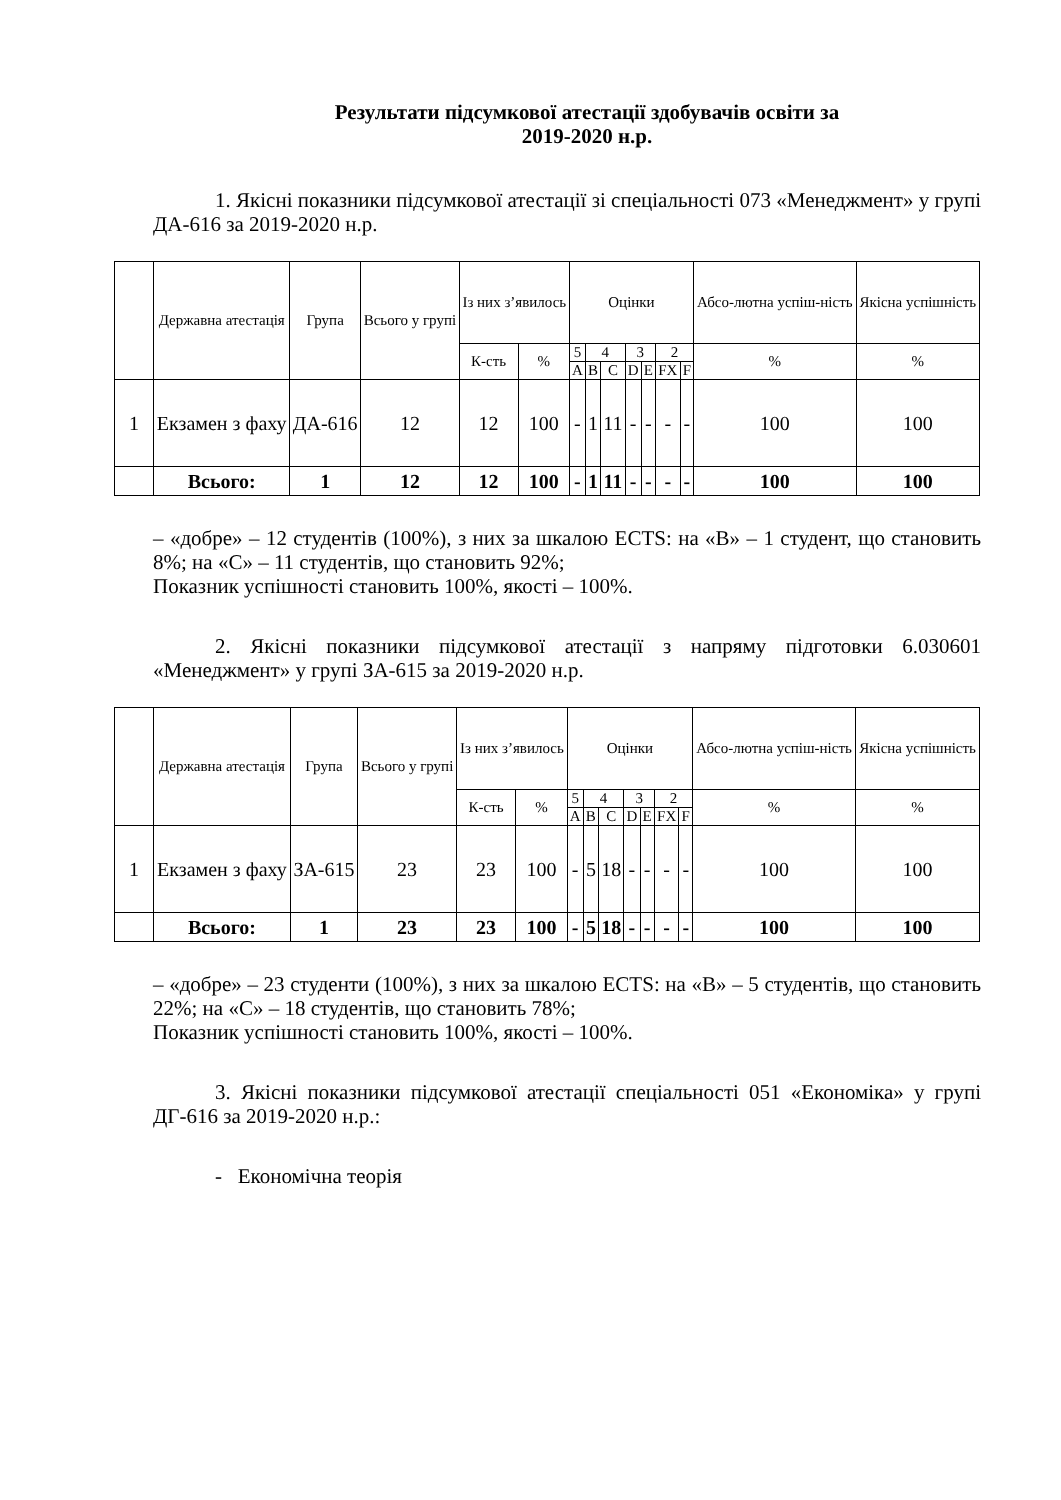Результати підсумкової атестації здобувачів освіти за
2019-2020 н.р.
1. Якісні показники підсумкової атестації зі спеціальності 073 «Менеджмент» у групі ДА-616 за 2019-2020 н.р.
| | Державна атестація | Група | Всього у групі | Із них з’явилось | | Оцінки | | | | | | | Абсо-лютна успіш-ність | Якісна успішність |
| --- | --- | --- | --- | --- | --- | --- | --- | --- | --- | --- | --- | --- | --- | --- |
| | | | | К-сть | % | 5 | 4 | | 3 | | 2 | | % | % |
| | | | | | | A | B | C | D | E | FX | F | | |
| 1 | Екзамен з фаху | ДА-616 | 12 | 12 | 100 | - | 1 | 11 | - | - | - | - | 100 | 100 |
| | Всього: | 1 | 12 | 12 | 100 | - | 1 | 11 | - | - | - | - | 100 | 100 |
– «добре» – 12 студентів (100%), з них за шкалою ECTS: на «В» – 1 студент, що становить 8%; на «С» – 11 студентів, що становить 92%;
Показник успішності становить 100%, якості – 100%.
2. Якісні показники підсумкової атестації з напряму підготовки 6.030601 «Менеджмент» у групі ЗА-615 за 2019-2020 н.р.
| | Державна атестація | Група | Всього у групі | Із них з’явилось | | Оцінки | | | | | | | Абсо-лютна успіш-ність | Якісна успішність |
| --- | --- | --- | --- | --- | --- | --- | --- | --- | --- | --- | --- | --- | --- | --- |
| | | | | К-сть | % | 5 | 4 | | 3 | | 2 | | % | % |
| | | | | | | A | B | C | D | E | FX | F | | |
| 1 | Екзамен з фаху | ЗА-615 | 23 | 23 | 100 | - | 5 | 18 | - | - | - | - | 100 | 100 |
| | Всього: | 1 | 23 | 23 | 100 | - | 5 | 18 | - | - | - | - | 100 | 100 |
– «добре» – 23 студенти (100%), з них за шкалою ECTS: на «В» – 5 студентів, що становить 22%; на «С» – 18 студентів, що становить 78%;
Показник успішності становить 100%, якості – 100%.
3. Якісні показники підсумкової атестації спеціальності 051 «Економіка» у групі ДГ-616 за 2019-2020 н.р.:
- Економічна теорія